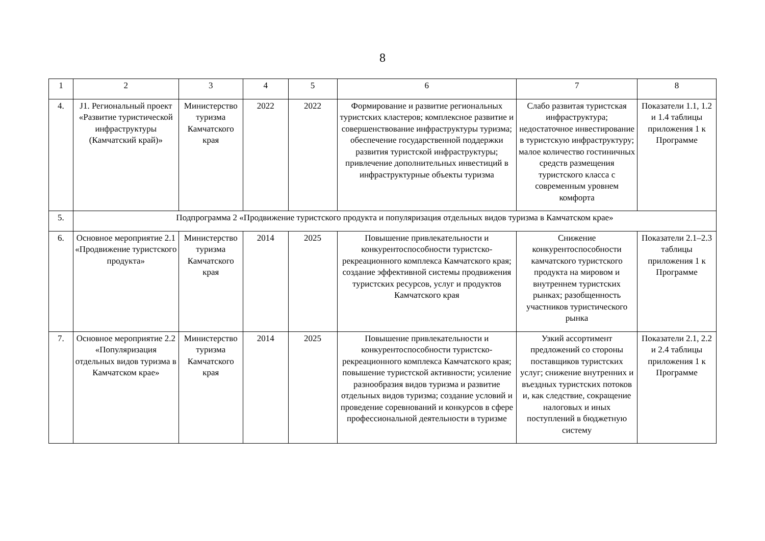8
| 1 | 2 | 3 | 4 | 5 | 6 | 7 | 8 |
| 4. | J1. Региональный проект «Развитие туристической инфраструктуры (Камчатский край)» | Министерство туризма Камчатского края | 2022 | 2022 | Формирование и развитие региональных туристских кластеров; комплексное развитие и совершенствование инфраструктуры туризма; обеспечение государственной поддержки развития туристской инфраструктуры; привлечение дополнительных инвестиций в инфраструктурные объекты туризма | Слабо развитая туристская инфраструктура; недостаточное инвестирование в туристскую инфраструктуру; малое количество гостиничных средств размещения туристского класса с современным уровнем комфорта | Показатели 1.1, 1.2 и 1.4 таблицы приложения 1 к Программе |
| 5. | Подпрограмма 2 «Продвижение туристского продукта и популяризация отдельных видов туризма в Камчатском крае» | | | | | | |
| 6. | Основное мероприятие 2.1 «Продвижение туристского продукта» | Министерство туризма Камчатского края | 2014 | 2025 | Повышение привлекательности и конкурентоспособности туристско-рекреационного комплекса Камчатского края; создание эффективной системы продвижения туристских ресурсов, услуг и продуктов Камчатского края | Снижение конкурентоспособности камчатского туристского продукта на мировом и внутреннем туристских рынках; разобщенность участников туристического рынка | Показатели 2.1–2.3 таблицы приложения 1 к Программе |
| 7. | Основное мероприятие 2.2 «Популяризация отдельных видов туризма в Камчатском крае» | Министерство туризма Камчатского края | 2014 | 2025 | Повышение привлекательности и конкурентоспособности туристско-рекреационного комплекса Камчатского края; повышение туристской активности; усиление разнообразия видов туризма и развитие отдельных видов туризма; создание условий и проведение соревнований и конкурсов в сфере профессиональной деятельности в туризме | Узкий ассортимент предложений со стороны поставщиков туристских услуг; снижение внутренних и въездных туристских потоков и, как следствие, сокращение налоговых и иных поступлений в бюджетную систему | Показатели 2.1, 2.2 и 2.4 таблицы приложения 1 к Программе |